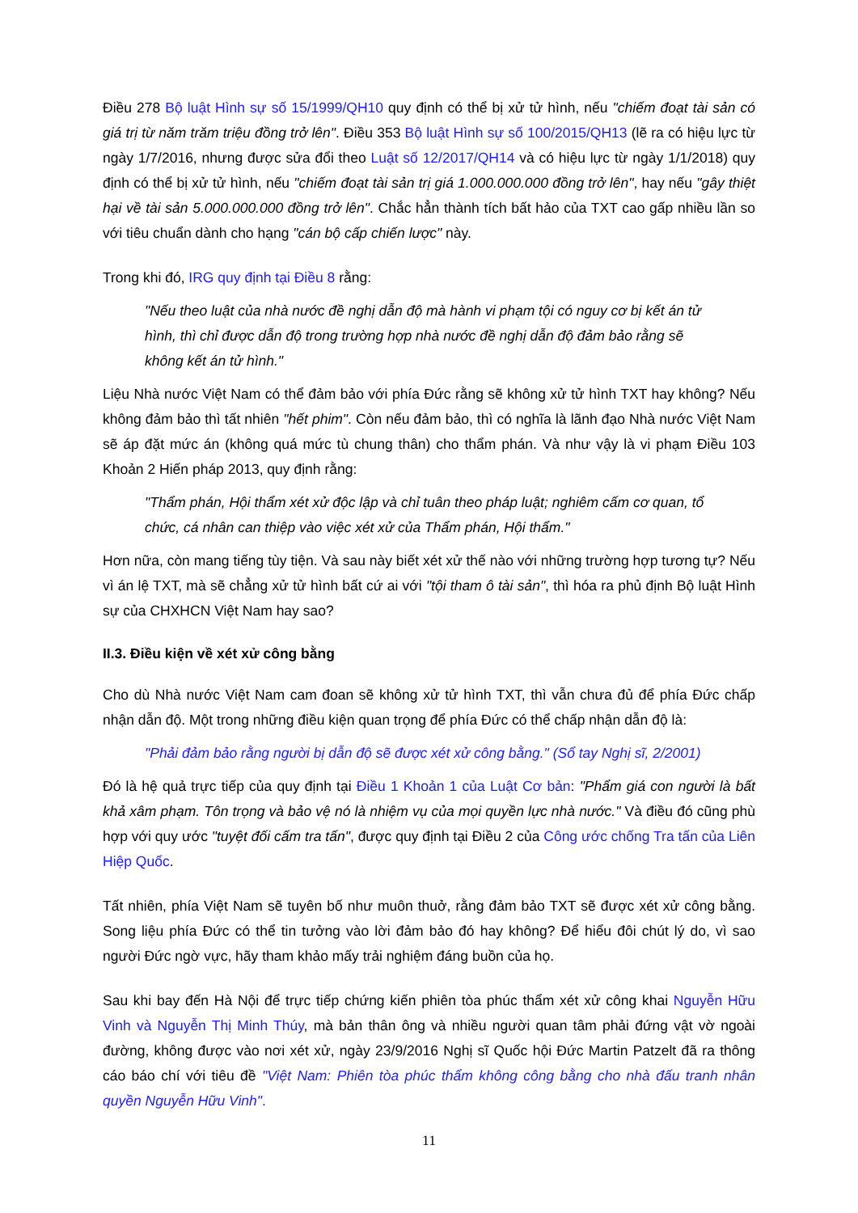Điều 278 Bộ luật Hình sự số 15/1999/QH10 quy định có thể bị xử tử hình, nếu "chiếm đoạt tài sản có giá trị từ năm trăm triệu đồng trở lên". Điều 353 Bộ luật Hình sự số 100/2015/QH13 (lẽ ra có hiệu lực từ ngày 1/7/2016, nhưng được sửa đổi theo Luật số 12/2017/QH14 và có hiệu lực từ ngày 1/1/2018) quy định có thể bị xử tử hình, nếu "chiếm đoạt tài sản trị giá 1.000.000.000 đồng trở lên", hay nếu "gây thiệt hại về tài sản 5.000.000.000 đồng trở lên". Chắc hẳn thành tích bất hảo của TXT cao gấp nhiều lần so với tiêu chuẩn dành cho hạng "cán bộ cấp chiến lược" này.
Trong khi đó, IRG quy định tại Điều 8 rằng:
"Nếu theo luật của nhà nước đề nghị dẫn độ mà hành vi phạm tội có nguy cơ bị kết án tử hình, thì chỉ được dẫn độ trong trường hợp nhà nước đề nghị dẫn độ đảm bảo rằng sẽ không kết án tử hình."
Liệu Nhà nước Việt Nam có thể đảm bảo với phía Đức rằng sẽ không xử tử hình TXT hay không? Nếu không đảm bảo thì tất nhiên "hết phim". Còn nếu đảm bảo, thì có nghĩa là lãnh đạo Nhà nước Việt Nam sẽ áp đặt mức án (không quá mức tù chung thân) cho thẩm phán. Và như vậy là vi phạm Điều 103 Khoản 2 Hiến pháp 2013, quy định rằng:
"Thẩm phán, Hội thẩm xét xử độc lập và chỉ tuân theo pháp luật; nghiêm cấm cơ quan, tổ chức, cá nhân can thiệp vào việc xét xử của Thẩm phán, Hội thẩm."
Hơn nữa, còn mang tiếng tùy tiện. Và sau này biết xét xử thế nào với những trường hợp tương tự? Nếu vì án lệ TXT, mà sẽ chẳng xử tử hình bất cứ ai với "tội tham ô tài sản", thì hóa ra phủ định Bộ luật Hình sự của CHXHCN Việt Nam hay sao?
II.3. Điều kiện về xét xử công bằng
Cho dù Nhà nước Việt Nam cam đoan sẽ không xử tử hình TXT, thì vẫn chưa đủ để phía Đức chấp nhận dẫn độ. Một trong những điều kiện quan trọng để phía Đức có thể chấp nhận dẫn độ là:
"Phải đảm bảo rằng người bị dẫn độ sẽ được xét xử công bằng." (Sổ tay Nghị sĩ, 2/2001)
Đó là hệ quả trực tiếp của quy định tại Điều 1 Khoản 1 của Luật Cơ bản: "Phẩm giá con người là bất khả xâm phạm. Tôn trọng và bảo vệ nó là nhiệm vụ của mọi quyền lực nhà nước." Và điều đó cũng phù hợp với quy ước "tuyệt đối cấm tra tấn", được quy định tại Điều 2 của Công ước chống Tra tấn của Liên Hiệp Quốc.
Tất nhiên, phía Việt Nam sẽ tuyên bố như muôn thuở, rằng đảm bảo TXT sẽ được xét xử công bằng. Song liệu phía Đức có thể tin tưởng vào lời đảm bảo đó hay không? Để hiểu đôi chút lý do, vì sao người Đức ngờ vực, hãy tham khảo mấy trải nghiệm đáng buồn của họ.
Sau khi bay đến Hà Nội để trực tiếp chứng kiến phiên tòa phúc thẩm xét xử công khai Nguyễn Hữu Vinh và Nguyễn Thị Minh Thúy, mà bản thân ông và nhiều người quan tâm phải đứng vật vờ ngoài đường, không được vào nơi xét xử, ngày 23/9/2016 Nghị sĩ Quốc hội Đức Martin Patzelt đã ra thông cáo báo chí với tiêu đề "Việt Nam: Phiên tòa phúc thẩm không công bằng cho nhà đấu tranh nhân quyền Nguyễn Hữu Vinh".
11